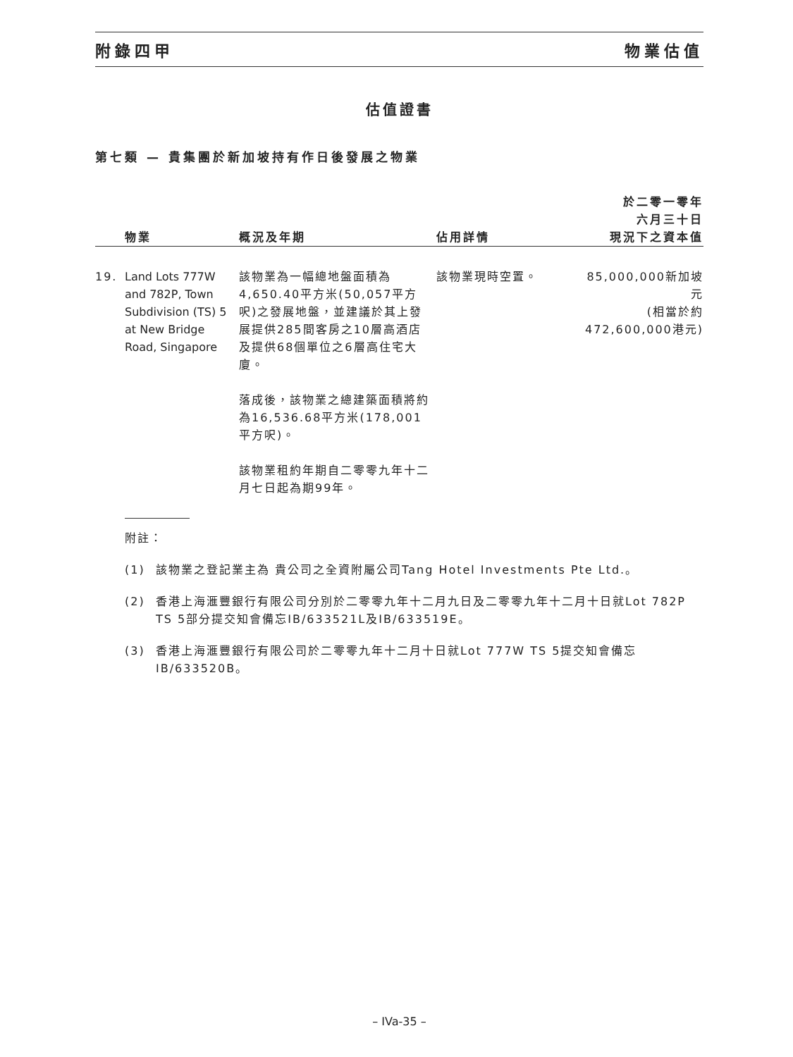附錄四甲 物業估值
估值證書
第七類 — 貴集團於新加坡持有作日後發展之物業
| | 物業 | 概況及年期 | 佔用詳情 | 於二零一零年 六月三十日 現況下之資本值 |
| --- | --- | --- | --- | --- |
| 19. | Land Lots 777W and 782P, Town Subdivision (TS) 5 at New Bridge Road, Singapore | 該物業為一幅總地盤面積為4,650.40平方米(50,057平方呎)之發展地盤，並建議於其上發展提供285間客房之10層高酒店及提供68個單位之6層高住宅大廈。 落成後，該物業之總建築面積將約為16,536.68平方米(178,001平方呎)。 該物業租約年期自二零零九年十二月七日起為期99年。 | 該物業現時空置。 | 85,000,000新加坡元 (相當於約 472,600,000港元) |
附註：
(1) 該物業之登記業主為 貴公司之全資附屬公司Tang Hotel Investments Pte Ltd.。
(2) 香港上海滙豐銀行有限公司分別於二零零九年十二月九日及二零零九年十二月十日就Lot 782P TS 5部分提交知會備忘IB/633521L及IB/633519E。
(3) 香港上海滙豐銀行有限公司於二零零九年十二月十日就Lot 777W TS 5提交知會備忘IB/633520B。
– IVa-35 –